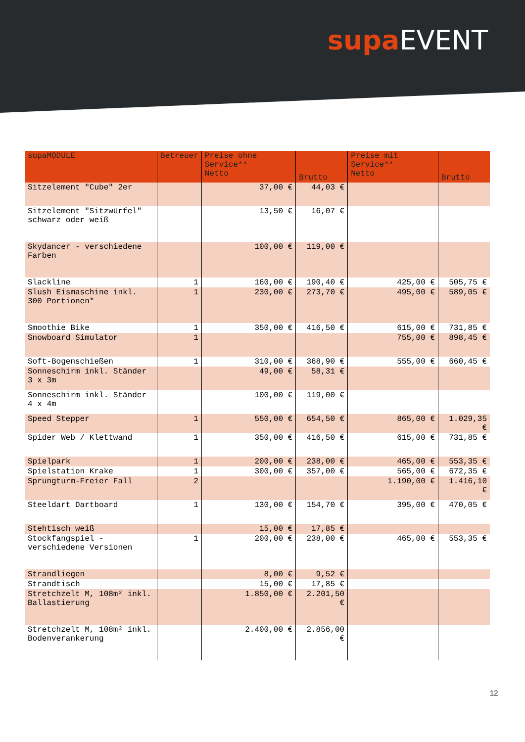supa EVENT
| supaMODULE | Betreuer | Preise ohne Service** Netto | Brutto | Preise mit Service** Netto | Brutto |
| --- | --- | --- | --- | --- | --- |
| Sitzelement "Cube" 2er | | 37,00 € | 44,03 € | | |
| Sitzelement "Sitzwürfel" schwarz oder weiß | | 13,50 € | 16,07 € | | |
| Skydancer - verschiedene Farben | | 100,00 € | 119,00 € | | |
| Slackline | 1 | 160,00 € | 190,40 € | 425,00 € | 505,75 € |
| Slush Eismaschine inkl. 300 Portionen* | 1 | 230,00 € | 273,70 € | 495,00 € | 589,05 € |
| Smoothie Bike | 1 | 350,00 € | 416,50 € | 615,00 € | 731,85 € |
| Snowboard Simulator | 1 | | | 755,00 € | 898,45 € |
| Soft-Bogenschießen | 1 | 310,00 € | 368,90 € | 555,00 € | 660,45 € |
| Sonneschirm inkl. Ständer 3 x 3m | | 49,00 € | 58,31 € | | |
| Sonneschirm inkl. Ständer 4 x 4m | | 100,00 € | 119,00 € | | |
| Speed Stepper | 1 | 550,00 € | 654,50 € | 865,00 € | 1.029,35 € |
| Spider Web / Klettwand | 1 | 350,00 € | 416,50 € | 615,00 € | 731,85 € |
| Spielpark | 1 | 200,00 € | 238,00 € | 465,00 € | 553,35 € |
| Spielstation Krake | 1 | 300,00 € | 357,00 € | 565,00 € | 672,35 € |
| Sprungturm-Freier Fall | 2 | | | 1.190,00 € | 1.416,10 € |
| Steeldart Dartboard | 1 | 130,00 € | 154,70 € | 395,00 € | 470,05 € |
| Stehtisch weiß | | 15,00 € | 17,85 € | | |
| Stockfangspiel - verschiedene Versionen | 1 | 200,00 € | 238,00 € | 465,00 € | 553,35 € |
| Strandliegen | | 8,00 € | 9,52 € | | |
| Strandtisch | | 15,00 € | 17,85 € | | |
| Stretchzelt M, 108m² inkl. Ballastierung | | 1.850,00 € | 2.201,50 € | | |
| Stretchzelt M, 108m² inkl. Bodenverankerung | | 2.400,00 € | 2.856,00 € | | |
12